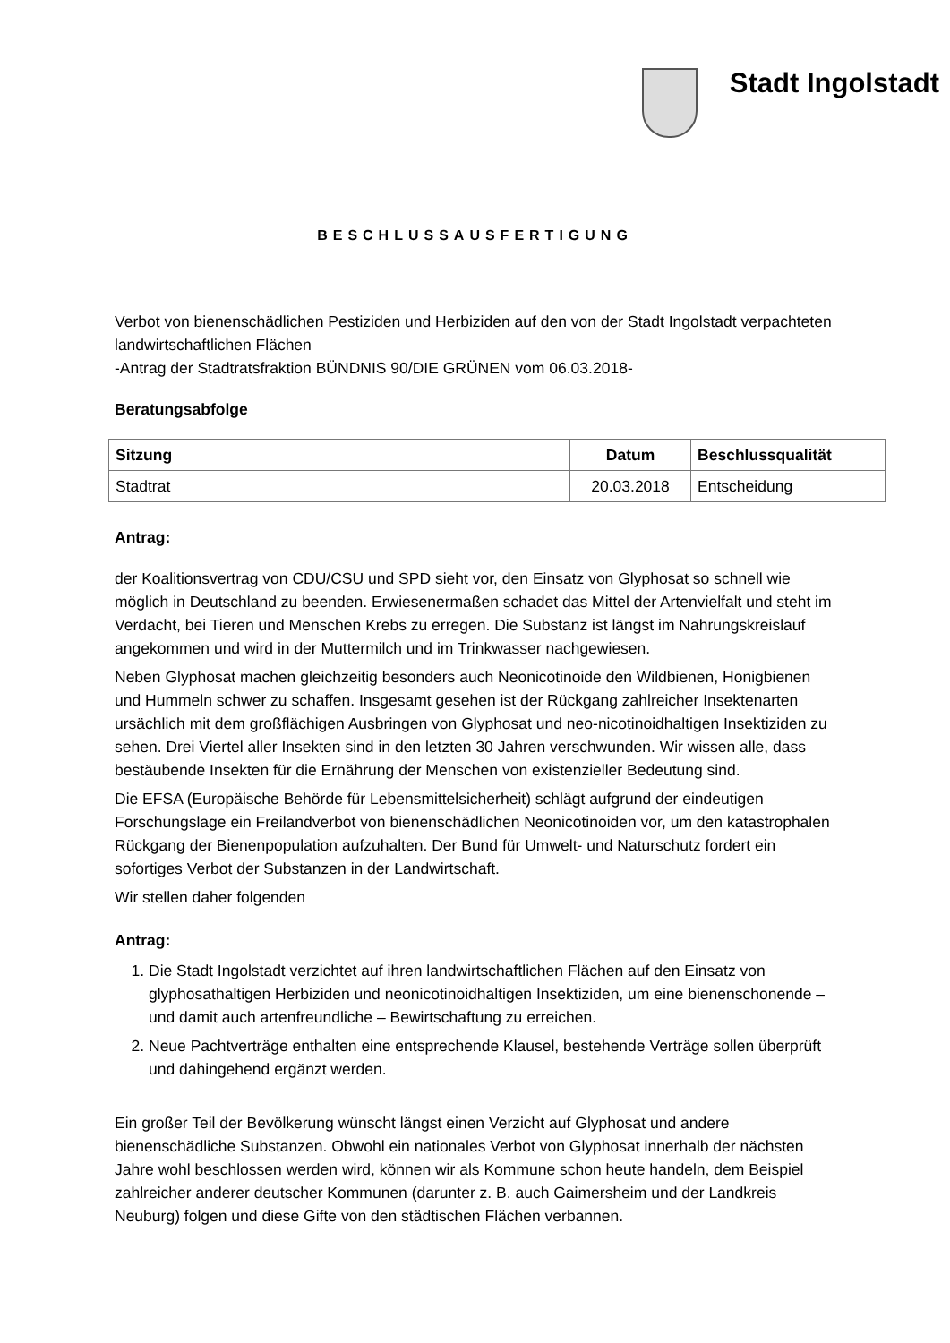Stadt Ingolstadt
BESCHLUSSAUSFERTIGUNG
Verbot von bienenschädlichen Pestiziden und Herbiziden auf den von der Stadt Ingolstadt verpachteten landwirtschaftlichen Flächen
-Antrag der Stadtratsfraktion BÜNDNIS 90/DIE GRÜNEN vom 06.03.2018-
Beratungsabfolge
| Sitzung | Datum | Beschlussqualität |
| --- | --- | --- |
| Stadtrat | 20.03.2018 | Entscheidung |
Antrag:
der Koalitionsvertrag von CDU/CSU und SPD sieht vor, den Einsatz von Glyphosat so schnell wie möglich in Deutschland zu beenden. Erwiesenermaßen schadet das Mittel der Artenvielfalt und steht im Verdacht, bei Tieren und Menschen Krebs zu erregen. Die Substanz ist längst im Nahrungskreislauf angekommen und wird in der Muttermilch und im Trinkwasser nachgewiesen.
Neben Glyphosat machen gleichzeitig besonders auch Neonicotinoide den Wildbienen, Honigbienen und Hummeln schwer zu schaffen. Insgesamt gesehen ist der Rückgang zahlreicher Insektenarten ursächlich mit dem großflächigen Ausbringen von Glyphosat und neo-nicotinoidhaltigen Insektiziden zu sehen. Drei Viertel aller Insekten sind in den letzten 30 Jahren verschwunden. Wir wissen alle, dass bestäubende Insekten für die Ernährung der Menschen von existenzieller Bedeutung sind.
Die EFSA (Europäische Behörde für Lebensmittelsicherheit) schlägt aufgrund der eindeutigen Forschungslage ein Freilandverbot von bienenschädlichen Neonicotinoiden vor, um den katastrophalen Rückgang der Bienenpopulation aufzuhalten. Der Bund für Umwelt- und Naturschutz fordert ein sofortiges Verbot der Substanzen in der Landwirtschaft.
Wir stellen daher folgenden
Antrag:
1. Die Stadt Ingolstadt verzichtet auf ihren landwirtschaftlichen Flächen auf den Einsatz von glyphosathaltigen Herbiziden und neonicotinoidhaltigen Insektiziden, um eine bienenschonende – und damit auch artenfreundliche – Bewirtschaftung zu erreichen.
2. Neue Pachtverträge enthalten eine entsprechende Klausel, bestehende Verträge sollen überprüft und dahingehend ergänzt werden.
Ein großer Teil der Bevölkerung wünscht längst einen Verzicht auf Glyphosat und andere bienenschädliche Substanzen. Obwohl ein nationales Verbot von Glyphosat innerhalb der nächsten Jahre wohl beschlossen werden wird, können wir als Kommune schon heute handeln, dem Beispiel zahlreicher anderer deutscher Kommunen (darunter z. B. auch Gaimersheim und der Landkreis Neuburg) folgen und diese Gifte von den städtischen Flächen verbannen.